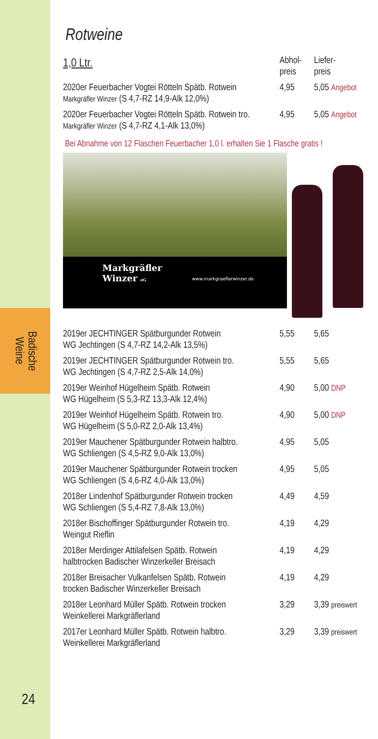Badische
Weine
24
Rotweine
| 1,0 Ltr. | Abhol- preis | Liefer- preis |
| 2020er Feuerbacher Vogtei Rötteln Spätb. Rotwein Markgräfler Winzer (S 4,7-RZ 14,9-Alk 12,0%) | 4,95 | 5,05 Angebot |
| 2020er Feuerbacher Vogtei Rötteln Spätb. Rotwein tro. Markgräfler Winzer (S 4,7-RZ 4,1-Alk 13,0%) | 4,95 | 5,05 Angebot |
Bei Abnahme von 12 Flaschen Feuerbacher 1,0 l. erhalten Sie 1 Flasche gratis !
Markgräfler
Winzer eG
www.markgraeflerwinzer.de
| 2019er JECHTINGER Spätburgunder Rotwein WG Jechtingen (S 4,7-RZ 14,2-Alk 13,5%) | 5,55 | 5,65 |
| 2019er JECHTINGER Spätburgunder Rotwein tro. WG Jechtingen (S 4,7-RZ 2,5-Alk 14,0%) | 5,55 | 5,65 |
| 2019er Weinhof Hügelheim Spätb. Rotwein WG Hügelheim (S 5,3-RZ 13,3-Alk 12,4%) | 4,90 | 5,00 DNP |
| 2019er Weinhof Hügelheim Spätb. Rotwein tro. WG Hügelheim (S 5,0-RZ 2,0-Alk 13,4%) | 4,90 | 5,00 DNP |
| 2019er Mauchener Spätburgunder Rotwein halbtro. WG Schliengen (S 4,5-RZ 9,0-Alk 13,0%) | 4,95 | 5,05 |
| 2019er Mauchener Spätburgunder Rotwein trocken WG Schliengen (S 4,6-RZ 4,0-Alk 13,0%) | 4,95 | 5,05 |
| 2018er Lindenhof Spätburgunder Rotwein trocken WG Schliengen (S 5,4-RZ 7,8-Alk 13,0%) | 4,49 | 4,59 |
| 2018er Bischoffinger Spätburgunder Rotwein tro. Weingut Rieflin | 4,19 | 4,29 |
| 2018er Merdinger Attilafelsen Spätb. Rotwein halbtrocken Badischer Winzerkeller Breisach | 4,19 | 4,29 |
| 2018er Breisacher Vulkanfelsen Spätb. Rotwein trocken Badischer Winzerkeller Breisach | 4,19 | 4,29 |
| 2018er Leonhard Müller Spätb. Rotwein trocken Weinkellerei Markgräflerland | 3,29 | 3,39 preiswert |
| 2017er Leonhard Müller Spätb. Rotwein halbtro. Weinkellerei Markgräflerland | 3,29 | 3,39 preiswert |